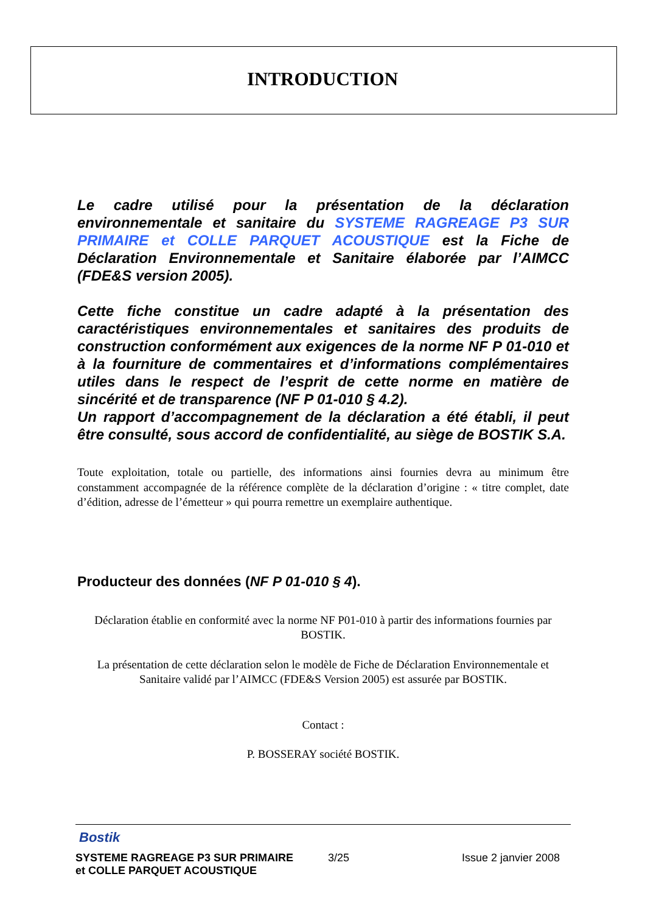INTRODUCTION
Le cadre utilisé pour la présentation de la déclaration environnementale et sanitaire du SYSTEME RAGREAGE P3 SUR PRIMAIRE et COLLE PARQUET ACOUSTIQUE est la Fiche de Déclaration Environnementale et Sanitaire élaborée par l’AIMCC (FDE&S version 2005).
Cette fiche constitue un cadre adapté à la présentation des caractéristiques environnementales et sanitaires des produits de construction conformément aux exigences de la norme NF P 01-010 et à la fourniture de commentaires et d’informations complémentaires utiles dans le respect de l’esprit de cette norme en matière de sincérité et de transparence (NF P 01-010 § 4.2).
Un rapport d’accompagnement de la déclaration a été établi, il peut être consulté, sous accord de confidentialité, au siège de BOSTIK S.A.
Toute exploitation, totale ou partielle, des informations ainsi fournies devra au minimum être constamment accompagnée de la référence complète de la déclaration d’origine : « titre complet, date d’édition, adresse de l’émetteur » qui pourra remettre un exemplaire authentique.
Producteur des données (NF P 01-010 § 4).
Déclaration établie en conformité avec la norme NF P01-010 à partir des informations fournies par BOSTIK.
La présentation de cette déclaration selon le modèle de Fiche de Déclaration Environnementale et Sanitaire validé par l’AIMCC (FDE&S Version 2005) est assurée par BOSTIK.
Contact :
P. BOSSERAY société BOSTIK.
Bostik
SYSTEME RAGREAGE P3 SUR PRIMAIRE
et COLLE PARQUET ACOUSTIQUE
3/25 Issue 2 janvier 2008